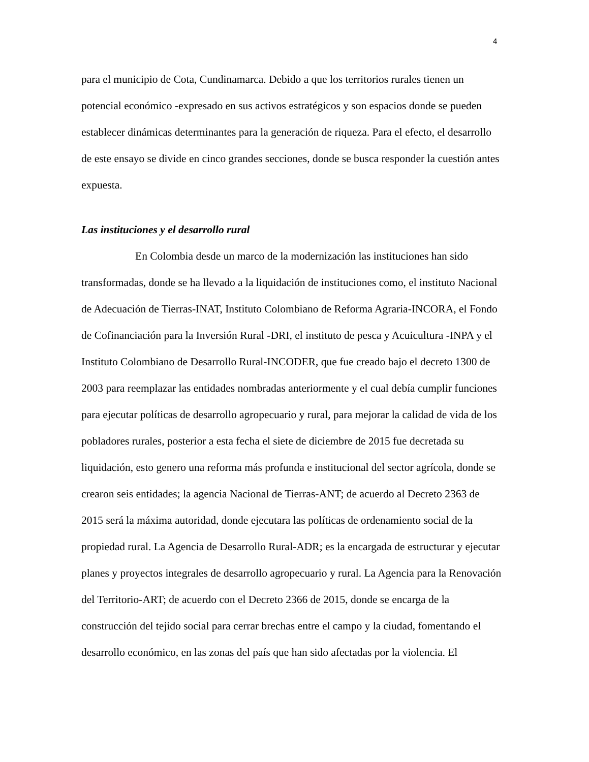4
para el municipio de Cota, Cundinamarca. Debido a que los territorios rurales tienen un potencial económico -expresado en sus activos estratégicos y son espacios donde se pueden establecer dinámicas determinantes para la generación de riqueza. Para el efecto, el desarrollo de este ensayo se divide en cinco grandes secciones, donde se busca responder la cuestión antes expuesta.
Las instituciones y el desarrollo rural
En Colombia desde un marco de la modernización las instituciones han sido transformadas, donde se ha llevado a la liquidación de instituciones como, el instituto Nacional de Adecuación de Tierras-INAT, Instituto Colombiano de Reforma Agraria-INCORA, el Fondo de Cofinanciación para la Inversión Rural -DRI, el instituto de pesca y Acuicultura -INPA y el Instituto Colombiano de Desarrollo Rural-INCODER, que fue creado bajo el decreto 1300 de 2003 para reemplazar las entidades nombradas anteriormente y el cual debía cumplir funciones para ejecutar políticas de desarrollo agropecuario y rural, para mejorar la calidad de vida de los pobladores rurales, posterior a esta fecha el siete de diciembre de 2015 fue decretada su liquidación, esto genero una reforma más profunda e institucional del sector agrícola, donde se crearon seis entidades; la agencia Nacional de Tierras-ANT; de acuerdo al Decreto 2363 de 2015 será la máxima autoridad, donde ejecutara las políticas de ordenamiento social de la propiedad rural. La Agencia de Desarrollo Rural-ADR; es la encargada de estructurar y ejecutar planes y proyectos integrales de desarrollo agropecuario y rural. La Agencia para la Renovación del Territorio-ART; de acuerdo con el Decreto 2366 de 2015, donde se encarga de la construcción del tejido social para cerrar brechas entre el campo y la ciudad, fomentando el desarrollo económico, en las zonas del país que han sido afectadas por la violencia. El